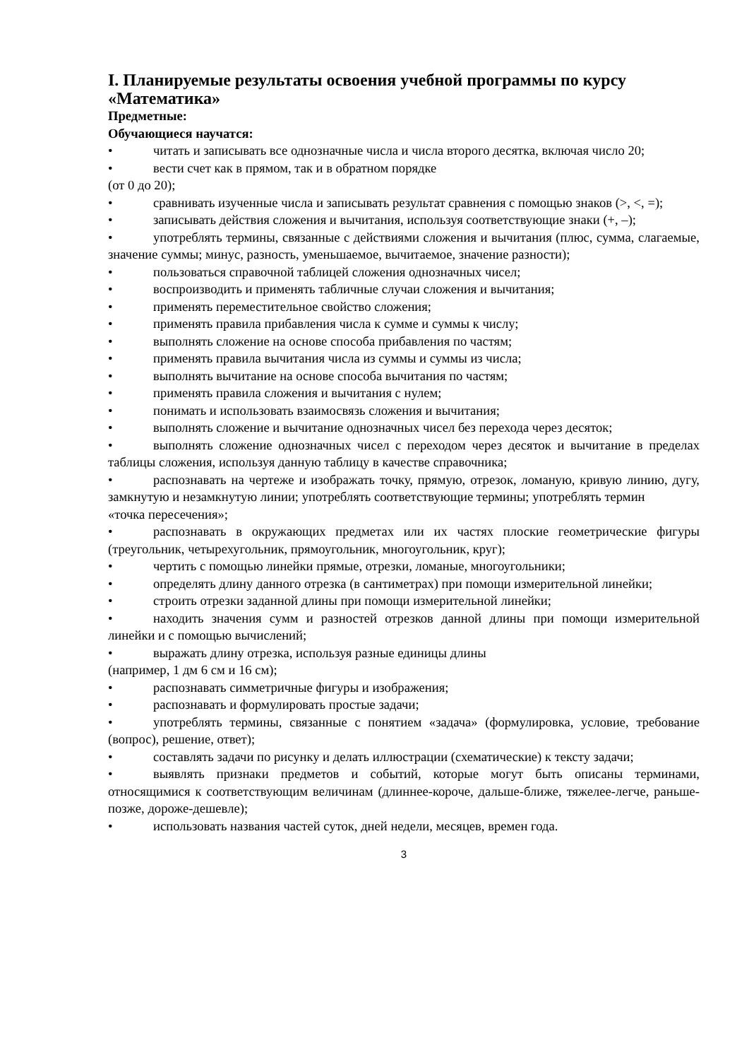I. Планируемые результаты освоения учебной программы по курсу «Математика»
Предметные:
Обучающиеся научатся:
• читать и записывать все однозначные числа и числа второго десятка, включая число 20;
• вести счет как в прямом, так и в обратном порядке
(от 0 до 20);
• сравнивать изученные числа и записывать результат сравнения с помощью знаков (>, <, =);
• записывать действия сложения и вычитания, используя соответствующие знаки (+, –);
• употреблять термины, связанные с действиями сложения и вычитания (плюс, сумма, слагаемые, значение суммы; минус, разность, уменьшаемое, вычитаемое, значение разности);
• пользоваться справочной таблицей сложения однозначных чисел;
• воспроизводить и применять табличные случаи сложения и вычитания;
• применять переместительное свойство сложения;
• применять правила прибавления числа к сумме и суммы к числу;
• выполнять сложение на основе способа прибавления по частям;
• применять правила вычитания числа из суммы и суммы из числа;
• выполнять вычитание на основе способа вычитания по частям;
• применять правила сложения и вычитания с нулем;
• понимать и использовать взаимосвязь сложения и вычитания;
• выполнять сложение и вычитание однозначных чисел без перехода через десяток;
• выполнять сложение однозначных чисел с переходом через десяток и вычитание в пределах таблицы сложения, используя данную таблицу в качестве справочника;
• распознавать на чертеже и изображать точку, прямую, отрезок, ломаную, кривую линию, дугу, замкнутую и незамкнутую линии; употреблять соответствующие термины; употреблять термин
«точка пересечения»;
• распознавать в окружающих предметах или их частях плоские геометрические фигуры (треугольник, четырехугольник, прямоугольник, многоугольник, круг);
• чертить с помощью линейки прямые, отрезки, ломаные, многоугольники;
• определять длину данного отрезка (в сантиметрах) при помощи измерительной линейки;
• строить отрезки заданной длины при помощи измерительной линейки;
• находить значения сумм и разностей отрезков данной длины при помощи измерительной линейки и с помощью вычислений;
• выражать длину отрезка, используя разные единицы длины
(например, 1 дм 6 см и 16 см);
• распознавать симметричные фигуры и изображения;
• распознавать и формулировать простые задачи;
• употреблять термины, связанные с понятием «задача» (формулировка, условие, требование (вопрос), решение, ответ);
• составлять задачи по рисунку и делать иллюстрации (схематические) к тексту задачи;
• выявлять признаки предметов и событий, которые могут быть описаны терминами, относящимися к соответствующим величинам (длиннее-короче, дальше-ближе, тяжелее-легче, раньше-позже, дороже-дешевле);
• использовать названия частей суток, дней недели, месяцев, времен года.
3